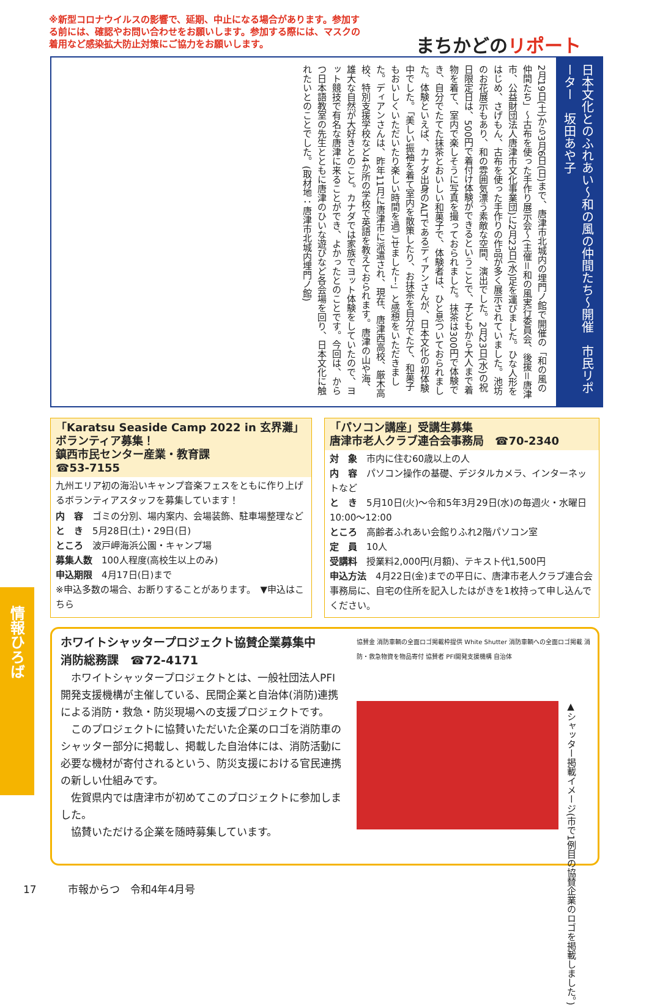※新型コロナウイルスの影響で、延期、中止になる場合があります。参加する前には、確認やお問い合わせをお願いします。参加する際には、マスクの着用など感染拡大防止対策にご協力をお願いします。
まちかどのリポート
日本文化とのふれあい～和の風の仲間たち～開催　市民リポーター　坂田あや子
2月19日(土)から3月6日(日)まで、唐津市北城内の埋門ノ館で開催の「和の風の仲間たち」～古布を使った手作り展示会～(主催＝和の風実行委員会、後援＝唐津市、公益財団法人唐津市文化事業団)に2月23日(水)足を運びました。ひな人形をはじめ、さげもん、古布を使った手作りの作品が多く展示されていました。池坊のお花展示もあり、和の雰囲気漂う素敵な空間、演出でした。2月23日(水)の祝日限定日は、500円で着付け体験ができるということで、子どもから大人まで着物を着て、室内で楽しそうに写真を撮っておられました。抹茶は300円で体験でき、自分でたてた抹茶とおいしい和菓子で、体験者は、ひと息ついておられました。体験といえば、カナダ出身のALTであるディアンさんが、日本文化の初体験中でした。「美しい振袖を着て室内を散策したり、お抹茶を自分でたて、和菓子もおいしくいただいたり楽しい時間を過ごせました！」と感想をいただきました。ディアンさんは、昨年11月に唐津市に派遣され、現在、唐津西高校、厳木高校、特別支援学校など4か所の学校で英語を教えておられます。唐津の山や海、雄大な自然が大好きとのこと。カナダでは家族でヨット体験をしていたので、ヨット競技で有名な唐津に来ることができ、よかったとのことです。今回は、からつ日本語教室の先生とともに唐津のひいな遊びなど各会場を回り、日本文化に触れたいとのことでした。(取材地：唐津市北城内埋門ノ館)
「Karatsu Seaside Camp 2022 in 玄界灘」ボランティア募集！
鎮西市民センター産業・教育課
☎53-7155
九州エリア初の海沿いキャンプ音楽フェスをともに作り上げるボランティアスタッフを募集しています！
内　容　ゴミの分別、場内案内、会場装飾、駐車場整理など
と　き　5月28日(土)・29日(日)
ところ　波戸岬海浜公園・キャンプ場
募集人数　100人程度(高校生以上のみ)
申込期限　4月17日(日)まで
※申込多数の場合、お断りすることがあります。　▼申込はこちら
「パソコン講座」受講生募集
唐津市老人クラブ連合会事務局　☎70-2340
対　象　市内に住む60歳以上の人
内　容　パソコン操作の基礎、デジタルカメラ、インターネットなど
と　き　5月10日(火)～令和5年3月29日(水)の毎週火・水曜日10:00～12:00
ところ　高齢者ふれあい会館りふれ2階パソコン室
定　員　10人
受講料　授業料2,000円(月額)、テキスト代1,500円
申込方法　4月22日(金)までの平日に、唐津市老人クラブ連合会事務局に、自宅の住所を記入したはがきを1枚持って申し込んでください。
ホワイトシャッタープロジェクト協賛企業募集中
消防総務課　☎72-4171
　ホワイトシャッタープロジェクトとは、一般社団法人PFI開発支援機構が主催している、民間企業と自治体(消防)連携による消防・救急・防災現場への支援プロジェクトです。
　このプロジェクトに協賛いただいた企業のロゴを消防車のシャッター部分に掲載し、掲載した自治体には、消防活動に必要な機材が寄付されるという、防災支援における官民連携の新しい仕組みです。
　佐賀県内では唐津市が初めてこのプロジェクトに参加しました。
　協賛いただける企業を随時募集しています。
協賛金 消防車輌の全面ロゴ掲載枠提供 White Shutter 消防車輌への全面ロゴ掲載 消防・救急物資を物品寄付 協賛者 PFI開発支援機構 自治体
▲シャッター掲載イメージ(市で1例目の協賛企業のロゴを掲載しました。)
情報ひろば
17　　　市報からつ　令和4年4月号